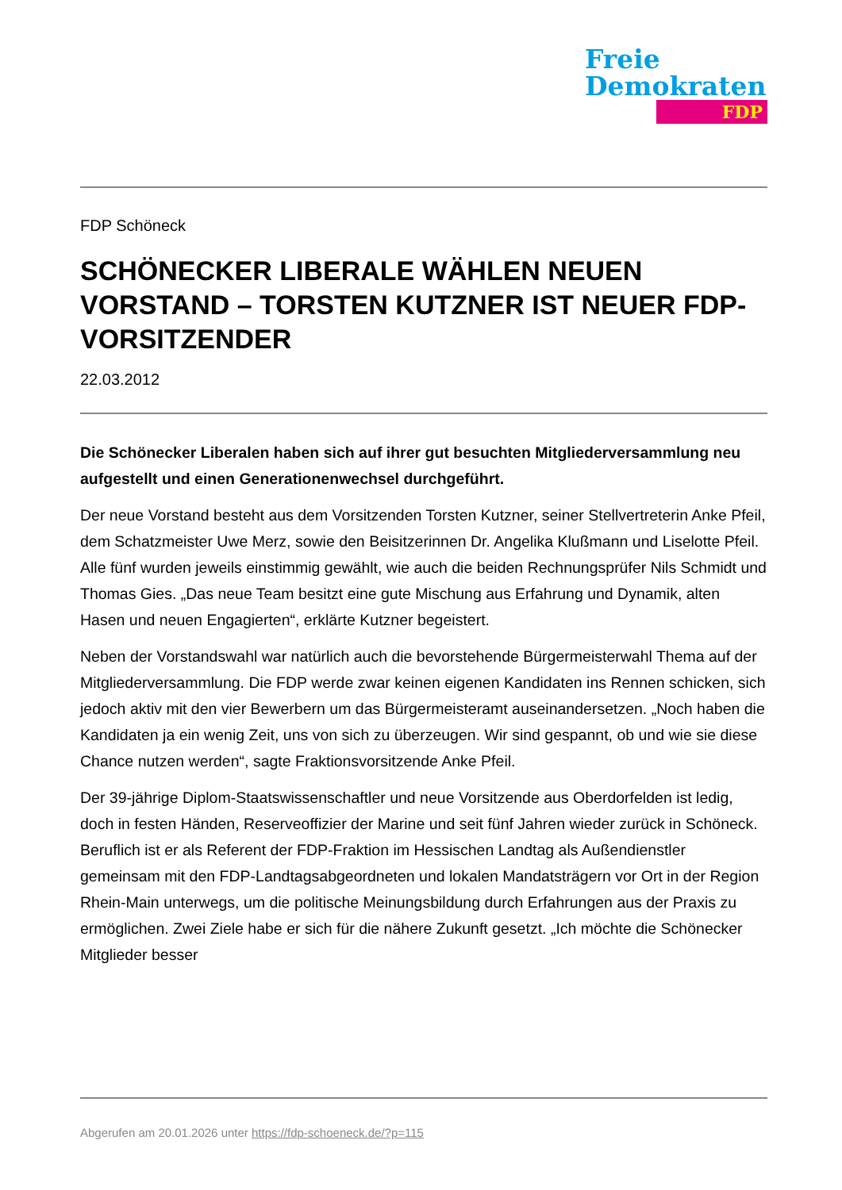Freie
Demokraten
FDP
FDP Schöneck
SCHÖNECKER LIBERALE WÄHLEN NEUEN VORSTAND – TORSTEN KUTZNER IST NEUER FDP-VORSITZENDER
22.03.2012
Die Schönecker Liberalen haben sich auf ihrer gut besuchten Mitgliederversammlung neu aufgestellt und einen Generationenwechsel durchgeführt.
Der neue Vorstand besteht aus dem Vorsitzenden Torsten Kutzner, seiner Stellvertreterin Anke Pfeil, dem Schatzmeister Uwe Merz, sowie den Beisitzerinnen Dr. Angelika Klußmann und Liselotte Pfeil. Alle fünf wurden jeweils einstimmig gewählt, wie auch die beiden Rechnungsprüfer Nils Schmidt und Thomas Gies. „Das neue Team besitzt eine gute Mischung aus Erfahrung und Dynamik, alten Hasen und neuen Engagierten“, erklärte Kutzner begeistert.
Neben der Vorstandswahl war natürlich auch die bevorstehende Bürgermeisterwahl Thema auf der Mitgliederversammlung. Die FDP werde zwar keinen eigenen Kandidaten ins Rennen schicken, sich jedoch aktiv mit den vier Bewerbern um das Bürgermeisteramt auseinandersetzen. „Noch haben die Kandidaten ja ein wenig Zeit, uns von sich zu überzeugen. Wir sind gespannt, ob und wie sie diese Chance nutzen werden“, sagte Fraktionsvorsitzende Anke Pfeil.
Der 39-jährige Diplom-Staatswissenschaftler und neue Vorsitzende aus Oberdorfelden ist ledig, doch in festen Händen, Reserveoffizier der Marine und seit fünf Jahren wieder zurück in Schöneck. Beruflich ist er als Referent der FDP-Fraktion im Hessischen Landtag als Außendienstler gemeinsam mit den FDP-Landtagsabgeordneten und lokalen Mandatsträgern vor Ort in der Region Rhein-Main unterwegs, um die politische Meinungsbildung durch Erfahrungen aus der Praxis zu ermöglichen. Zwei Ziele habe er sich für die nähere Zukunft gesetzt. „Ich möchte die Schönecker Mitglieder besser
Abgerufen am 20.01.2026 unter https://fdp-schoeneck.de/?p=115